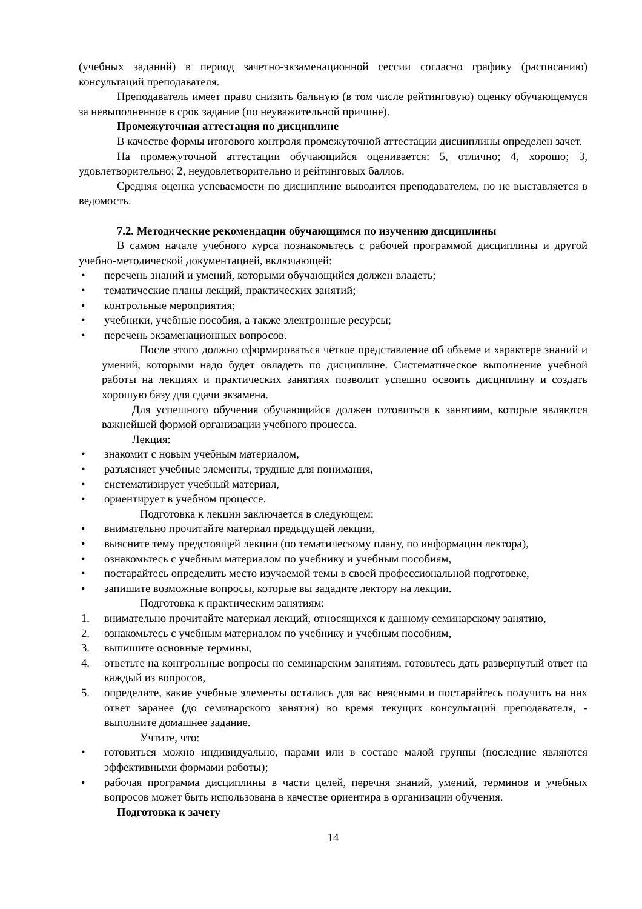(учебных заданий) в период зачетно-экзаменационной сессии согласно графику (расписанию) консультаций преподавателя.
Преподаватель имеет право снизить бальную (в том числе рейтинговую) оценку обучающемуся за невыполненное в срок задание (по неуважительной причине).
Промежуточная аттестация по дисциплине
В качестве формы итогового контроля промежуточной аттестации дисциплины определен зачет.
На промежуточной аттестации обучающийся оценивается: 5, отлично; 4, хорошо; 3, удовлетворительно; 2, неудовлетворительно и рейтинговых баллов.
Средняя оценка успеваемости по дисциплине выводится преподавателем, но не выставляется в ведомость.
7.2. Методические рекомендации обучающимся по изучению дисциплины
В самом начале учебного курса познакомьтесь с рабочей программой дисциплины и другой учебно-методической документацией, включающей:
• перечень знаний и умений, которыми обучающийся должен владеть;
• тематические планы лекций, практических занятий;
• контрольные мероприятия;
• учебники, учебные пособия, а также электронные ресурсы;
• перечень экзаменационных вопросов.
После этого должно сформироваться чёткое представление об объеме и характере знаний и умений, которыми надо будет овладеть по дисциплине. Систематическое выполнение учебной работы на лекциях и практических занятиях позволит успешно освоить дисциплину и создать хорошую базу для сдачи экзамена.
Для успешного обучения обучающийся должен готовиться к занятиям, которые являются важнейшей формой организации учебного процесса.
Лекция:
• знакомит с новым учебным материалом,
• разъясняет учебные элементы, трудные для понимания,
• систематизирует учебный материал,
• ориентирует в учебном процессе.
Подготовка к лекции заключается в следующем:
• внимательно прочитайте материал предыдущей лекции,
• выясните тему предстоящей лекции (по тематическому плану, по информации лектора),
• ознакомьтесь с учебным материалом по учебнику и учебным пособиям,
• постарайтесь определить место изучаемой темы в своей профессиональной подготовке,
• запишите возможные вопросы, которые вы зададите лектору на лекции.
Подготовка к практическим занятиям:
1. внимательно прочитайте материал лекций, относящихся к данному семинарскому занятию,
2. ознакомьтесь с учебным материалом по учебнику и учебным пособиям,
3. выпишите основные термины,
4. ответьте на контрольные вопросы по семинарским занятиям, готовьтесь дать развернутый ответ на каждый из вопросов,
5. определите, какие учебные элементы остались для вас неясными и постарайтесь получить на них ответ заранее (до семинарского занятия) во время текущих консультаций преподавателя, - выполните домашнее задание.
Учтите, что:
• готовиться можно индивидуально, парами или в составе малой группы (последние являются эффективными формами работы);
• рабочая программа дисциплины в части целей, перечня знаний, умений, терминов и учебных вопросов может быть использована в качестве ориентира в организации обучения.
Подготовка к зачету
14